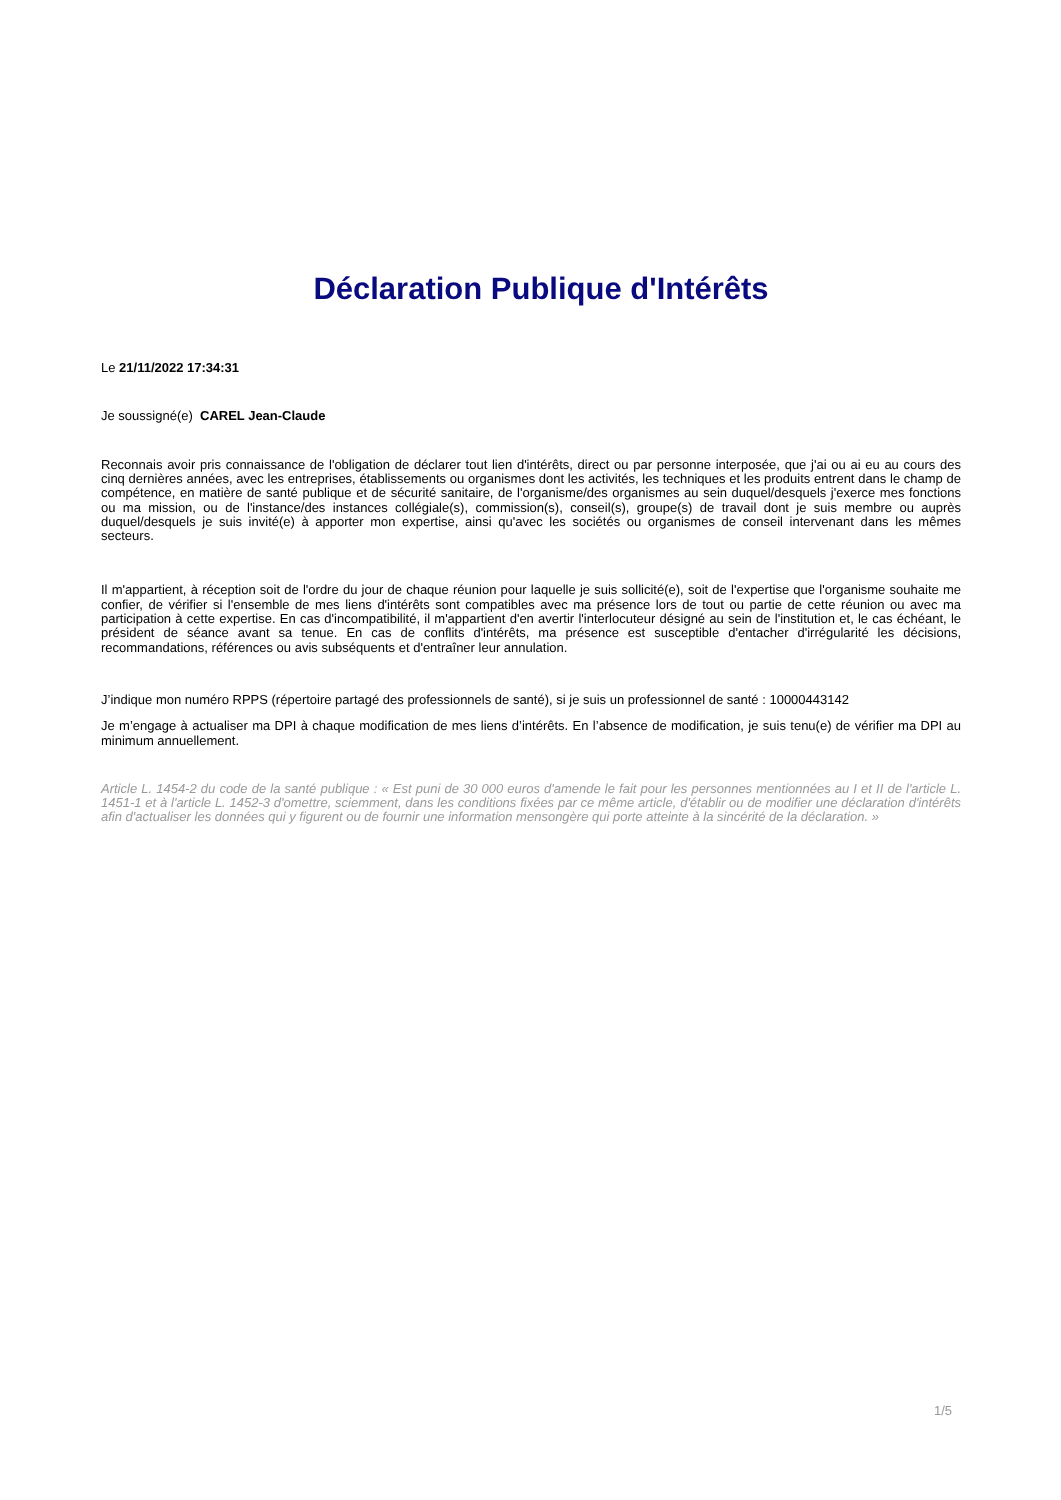Déclaration Publique d'Intérêts
Le 21/11/2022 17:34:31
Je soussigné(e) CAREL Jean-Claude
Reconnais avoir pris connaissance de l'obligation de déclarer tout lien d'intérêts, direct ou par personne interposée, que j'ai ou ai eu au cours des cinq dernières années, avec les entreprises, établissements ou organismes dont les activités, les techniques et les produits entrent dans le champ de compétence, en matière de santé publique et de sécurité sanitaire, de l'organisme/des organismes au sein duquel/desquels j'exerce mes fonctions ou ma mission, ou de l'instance/des instances collégiale(s), commission(s), conseil(s), groupe(s) de travail dont je suis membre ou auprès duquel/desquels je suis invité(e) à apporter mon expertise, ainsi qu'avec les sociétés ou organismes de conseil intervenant dans les mêmes secteurs.
Il m'appartient, à réception soit de l'ordre du jour de chaque réunion pour laquelle je suis sollicité(e), soit de l'expertise que l'organisme souhaite me confier, de vérifier si l'ensemble de mes liens d'intérêts sont compatibles avec ma présence lors de tout ou partie de cette réunion ou avec ma participation à cette expertise. En cas d'incompatibilité, il m'appartient d'en avertir l'interlocuteur désigné au sein de l'institution et, le cas échéant, le président de séance avant sa tenue. En cas de conflits d'intérêts, ma présence est susceptible d'entacher d'irrégularité les décisions, recommandations, références ou avis subséquents et d'entraîner leur annulation.
J’indique mon numéro RPPS (répertoire partagé des professionnels de santé), si je suis un professionnel de santé : 10000443142
Je m’engage à actualiser ma DPI à chaque modification de mes liens d’intérêts. En l’absence de modification, je suis tenu(e) de vérifier ma DPI au minimum annuellement.
Article L. 1454-2 du code de la santé publique : « Est puni de 30 000 euros d'amende le fait pour les personnes mentionnées au I et II de l'article L. 1451-1 et à l'article L. 1452-3 d'omettre, sciemment, dans les conditions fixées par ce même article, d'établir ou de modifier une déclaration d'intérêts afin d'actualiser les données qui y figurent ou de fournir une information mensongère qui porte atteinte à la sincérité de la déclaration. »
1/5